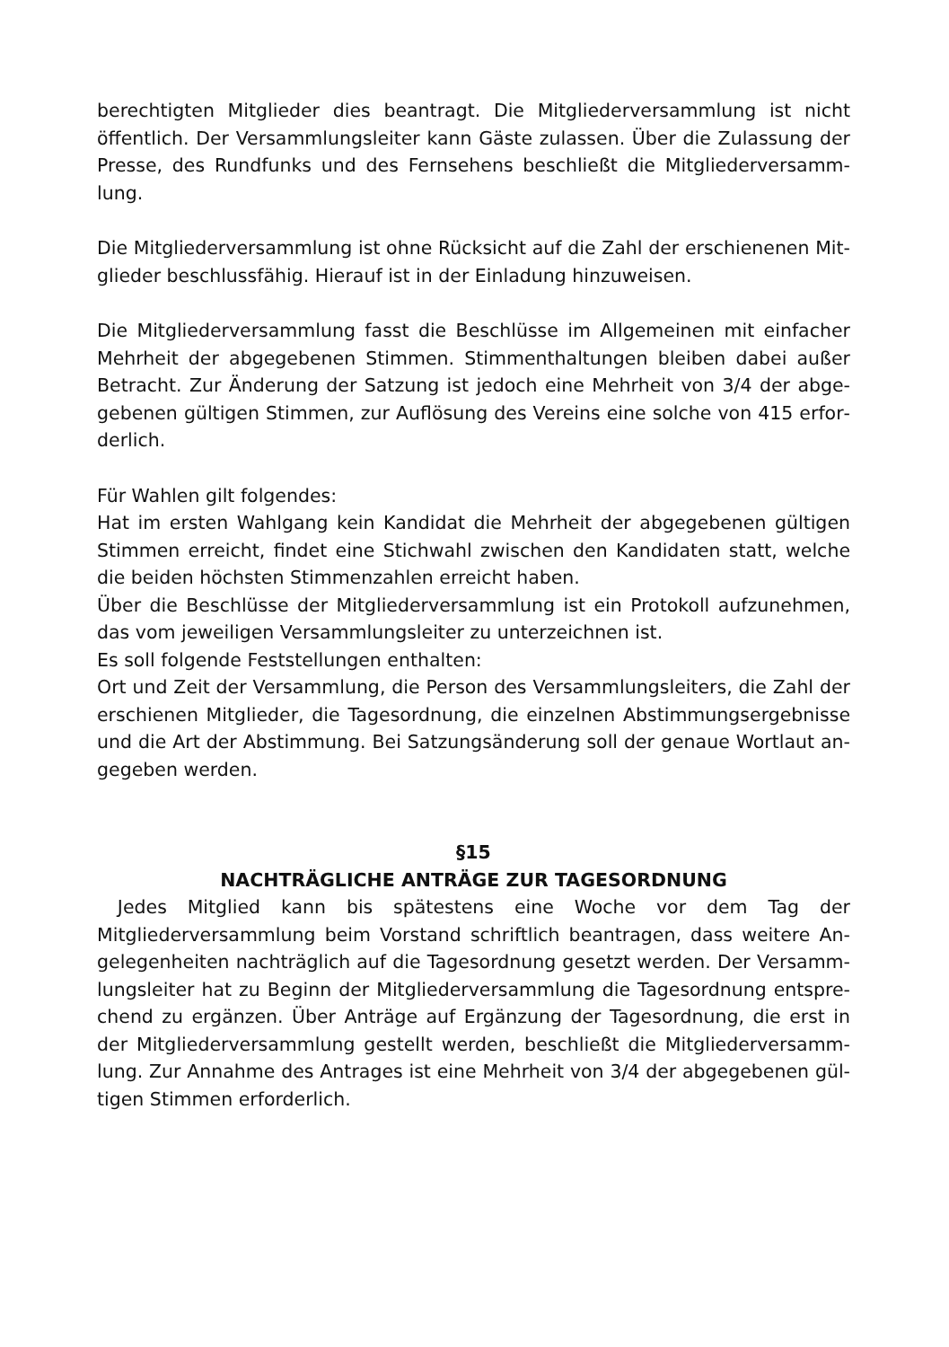berechtigten Mitglieder dies beantragt. Die Mitgliederversammlung ist nicht öffentlich. Der Versammlungsleiter kann Gäste zulassen. Über die Zulassung der Presse, des Rundfunks und des Fernsehens beschließt die Mitgliederversamm­lung.
Die Mitgliederversammlung ist ohne Rücksicht auf die Zahl der erschienenen Mit­glieder beschlussfähig. Hierauf ist in der Einladung hinzuweisen.
Die Mitgliederversammlung fasst die Beschlüsse im Allgemeinen mit einfacher Mehrheit der abgegebenen Stimmen. Stimmenthaltungen bleiben dabei außer Betracht. Zur Änderung der Satzung ist jedoch eine Mehrheit von 3/4 der abge­gebenen gültigen Stimmen, zur Auflösung des Vereins eine solche von 415 erfor­derlich.
Für Wahlen gilt folgendes:
Hat im ersten Wahlgang kein Kandidat die Mehrheit der abgegebenen gültigen Stimmen erreicht, findet eine Stichwahl zwischen den Kandidaten statt, welche die beiden höchsten Stimmenzahlen erreicht haben.
Über die Beschlüsse der Mitgliederversammlung ist ein Protokoll aufzunehmen, das vom jeweiligen Versammlungsleiter zu unterzeichnen ist.
Es soll folgende Feststellungen enthalten:
Ort und Zeit der Versammlung, die Person des Versammlungsleiters, die Zahl der erschienen Mitglieder, die Tagesordnung, die einzelnen Abstimmungsergebnisse und die Art der Abstimmung. Bei Satzungsänderung soll der genaue Wortlaut an­gegeben werden.
§15
NACHTRÄGLICHE ANTRÄGE ZUR TAGESORDNUNG
Jedes Mitglied kann bis spätestens eine Woche vor dem Tag der Mitgliederversammlung beim Vorstand schriftlich beantragen, dass weitere An­gelegenheiten nachträglich auf die Tagesordnung gesetzt werden. Der Versamm­lungsleiter hat zu Beginn der Mitgliederversammlung die Tagesordnung entspre­chend zu ergänzen. Über Anträge auf Ergänzung der Tagesordnung, die erst in der Mitgliederversammlung gestellt werden, beschließt die Mitgliederversamm­lung. Zur Annahme des Antrages ist eine Mehrheit von 3/4 der abgegebenen gül­tigen Stimmen erforderlich.